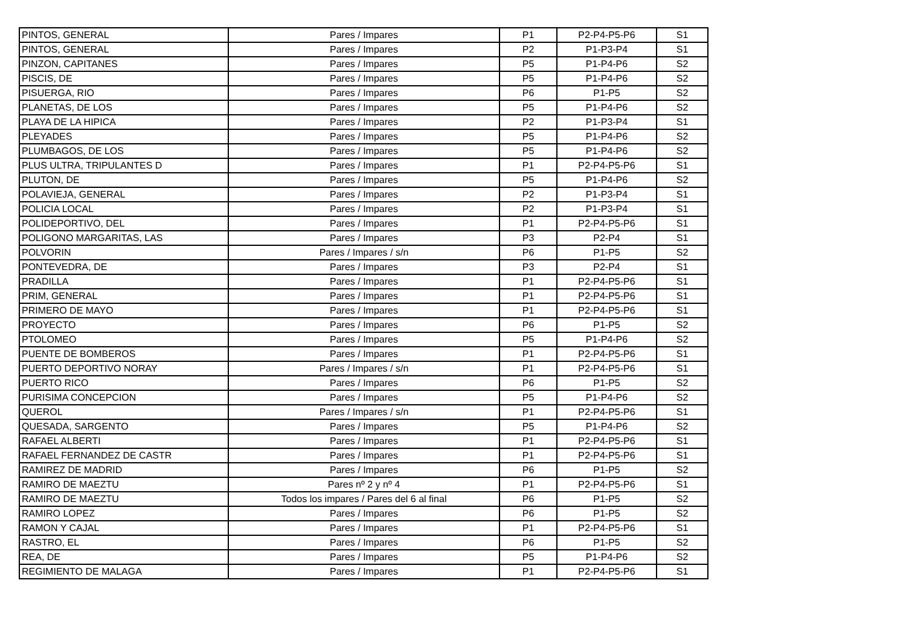| PINTOS, GENERAL | Pares / Impares | P1 | P2-P4-P5-P6 | S1 |
| PINTOS, GENERAL | Pares / Impares | P2 | P1-P3-P4 | S1 |
| PINZON, CAPITANES | Pares / Impares | P5 | P1-P4-P6 | S2 |
| PISCIS, DE | Pares / Impares | P5 | P1-P4-P6 | S2 |
| PISUERGA, RIO | Pares / Impares | P6 | P1-P5 | S2 |
| PLANETAS, DE LOS | Pares / Impares | P5 | P1-P4-P6 | S2 |
| PLAYA DE LA HIPICA | Pares / Impares | P2 | P1-P3-P4 | S1 |
| PLEYADES | Pares / Impares | P5 | P1-P4-P6 | S2 |
| PLUMBAGOS, DE LOS | Pares / Impares | P5 | P1-P4-P6 | S2 |
| PLUS ULTRA, TRIPULANTES D | Pares / Impares | P1 | P2-P4-P5-P6 | S1 |
| PLUTON, DE | Pares / Impares | P5 | P1-P4-P6 | S2 |
| POLAVIEJA, GENERAL | Pares / Impares | P2 | P1-P3-P4 | S1 |
| POLICIA LOCAL | Pares / Impares | P2 | P1-P3-P4 | S1 |
| POLIDEPORTIVO, DEL | Pares / Impares | P1 | P2-P4-P5-P6 | S1 |
| POLIGONO MARGARITAS, LAS | Pares / Impares | P3 | P2-P4 | S1 |
| POLVORIN | Pares / Impares / s/n | P6 | P1-P5 | S2 |
| PONTEVEDRA, DE | Pares / Impares | P3 | P2-P4 | S1 |
| PRADILLA | Pares / Impares | P1 | P2-P4-P5-P6 | S1 |
| PRIM, GENERAL | Pares / Impares | P1 | P2-P4-P5-P6 | S1 |
| PRIMERO DE MAYO | Pares / Impares | P1 | P2-P4-P5-P6 | S1 |
| PROYECTO | Pares / Impares | P6 | P1-P5 | S2 |
| PTOLOMEO | Pares / Impares | P5 | P1-P4-P6 | S2 |
| PUENTE DE BOMBEROS | Pares / Impares | P1 | P2-P4-P5-P6 | S1 |
| PUERTO DEPORTIVO NORAY | Pares / Impares / s/n | P1 | P2-P4-P5-P6 | S1 |
| PUERTO RICO | Pares / Impares | P6 | P1-P5 | S2 |
| PURISIMA CONCEPCION | Pares / Impares | P5 | P1-P4-P6 | S2 |
| QUEROL | Pares / Impares / s/n | P1 | P2-P4-P5-P6 | S1 |
| QUESADA, SARGENTO | Pares / Impares | P5 | P1-P4-P6 | S2 |
| RAFAEL ALBERTI | Pares / Impares | P1 | P2-P4-P5-P6 | S1 |
| RAFAEL FERNANDEZ DE CASTR | Pares / Impares | P1 | P2-P4-P5-P6 | S1 |
| RAMIREZ DE MADRID | Pares / Impares | P6 | P1-P5 | S2 |
| RAMIRO DE MAEZTU | Pares nº 2 y nº 4 | P1 | P2-P4-P5-P6 | S1 |
| RAMIRO DE MAEZTU | Todos los impares / Pares del 6 al final | P6 | P1-P5 | S2 |
| RAMIRO LOPEZ | Pares / Impares | P6 | P1-P5 | S2 |
| RAMON Y CAJAL | Pares / Impares | P1 | P2-P4-P5-P6 | S1 |
| RASTRO, EL | Pares / Impares | P6 | P1-P5 | S2 |
| REA, DE | Pares / Impares | P5 | P1-P4-P6 | S2 |
| REGIMIENTO DE MALAGA | Pares / Impares | P1 | P2-P4-P5-P6 | S1 |